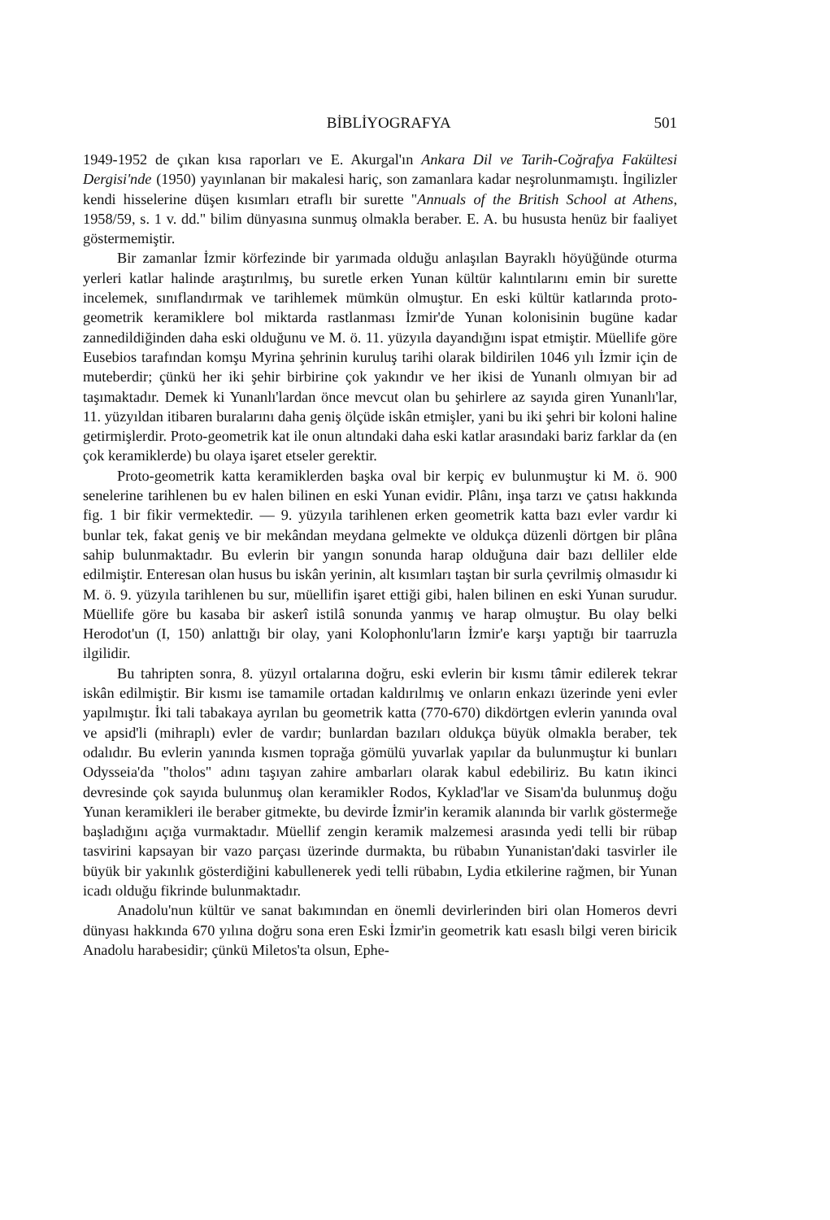BİBLİYOGRAFYA 501
1949-1952 de çıkan kısa raporları ve E. Akurgal'ın Ankara Dil ve Tarih-Coğrafya Fakültesi Dergisi'nde (1950) yayınlanan bir makalesi hariç, son zamanlara kadar neşrolunmamıştı. İngilizler kendi hisselerine düşen kısımları etraflı bir surette "Annuals of the British School at Athens, 1958/59, s. 1 v. dd." bilim dünyasına sunmuş olmakla beraber. E. A. bu hususta henüz bir faaliyet göstermemiştir.
Bir zamanlar İzmir körfezinde bir yarımada olduğu anlaşılan Bayraklı höyüğünde oturma yerleri katlar halinde araştırılmış, bu suretle erken Yunan kültür kalıntılarını emin bir surette incelemek, sınıflandırmak ve tarihlemek mümkün olmuştur. En eski kültür katlarında proto-geometrik keramiklere bol miktarda rastlanması İzmir'de Yunan kolonisinin bugüne kadar zannedildiğinden daha eski olduğunu ve M. ö. 11. yüzyıla dayandığını ispat etmiştir. Müellife göre Eusebios tarafından komşu Myrina şehrinin kuruluş tarihi olarak bildirilen 1046 yılı İzmir için de muteberdir; çünkü her iki şehir birbirine çok yakındır ve her ikisi de Yunanlı olmıyan bir ad taşımaktadır. Demek ki Yunanlı'lardan önce mevcut olan bu şehirlere az sayıda giren Yunanlı'lar, 11. yüzyıldan itibaren buralarını daha geniş ölçüde iskân etmişler, yani bu iki şehri bir koloni haline getirmişlerdir. Proto-geometrik kat ile onun altındaki daha eski katlar arasındaki bariz farklar da (en çok keramiklerde) bu olaya işaret etseler gerektir.
Proto-geometrik katta keramiklerden başka oval bir kerpiç ev bulunmuştur ki M. ö. 900 senelerine tarihlenen bu ev halen bilinen en eski Yunan evidir. Plânı, inşa tarzı ve çatısı hakkında fig. 1 bir fikir vermektedir. — 9. yüzyıla tarihlenen erken geometrik katta bazı evler vardır ki bunlar tek, fakat geniş ve bir mekândan meydana gelmekte ve oldukça düzenli dörtgen bir plâna sahip bulunmaktadır. Bu evlerin bir yangın sonunda harap olduğuna dair bazı delliler elde edilmiştir. Enteresan olan husus bu iskân yerinin, alt kısımları taştan bir surla çevrilmiş olmasıdır ki M. ö. 9. yüzyıla tarihlenen bu sur, müellifin işaret ettiği gibi, halen bilinen en eski Yunan surudur. Müellife göre bu kasaba bir askerî istilâ sonunda yanmış ve harap olmuştur. Bu olay belki Herodot'un (I, 150) anlattığı bir olay, yani Kolophonlu'ların İzmir'e karşı yaptığı bir taarruzla ilgilidir.
Bu tahripten sonra, 8. yüzyıl ortalarına doğru, eski evlerin bir kısmı tâmir edilerek tekrar iskân edilmiştir. Bir kısmı ise tamamile ortadan kaldırılmış ve onların enkazı üzerinde yeni evler yapılmıştır. İki tali tabakaya ayrılan bu geometrik katta (770-670) dikdörtgen evlerin yanında oval ve apsid'li (mihraplı) evler de vardır; bunlardan bazıları oldukça büyük olmakla beraber, tek odalıdır. Bu evlerin yanında kısmen toprağa gömülü yuvarlak yapılar da bulunmuştur ki bunları Odysseia'da "tholos" adını taşıyan zahire ambarları olarak kabul edebiliriz. Bu katın ikinci devresinde çok sayıda bulunmuş olan keramikler Rodos, Kyklad'lar ve Sisam'da bulunmuş doğu Yunan keramikleri ile beraber gitmekte, bu devirde İzmir'in keramik alanında bir varlık göstermeğe başladığını açığa vurmaktadır. Müellif zengin keramik malzemesi arasında yedi telli bir rübap tasvirini kapsayan bir vazo parçası üzerinde durmakta, bu rübabın Yunanistan'daki tasvirler ile büyük bir yakınlık gösterdiğini kabullenerek yedi telli rübabın, Lydia etkilerine rağmen, bir Yunan icadı olduğu fikrinde bulunmaktadır.
Anadolu'nun kültür ve sanat bakımından en önemli devirlerinden biri olan Homeros devri dünyası hakkında 670 yılına doğru sona eren Eski İzmir'in geometrik katı esaslı bilgi veren biricik Anadolu harabesidir; çünkü Miletos'ta olsun, Ephe-